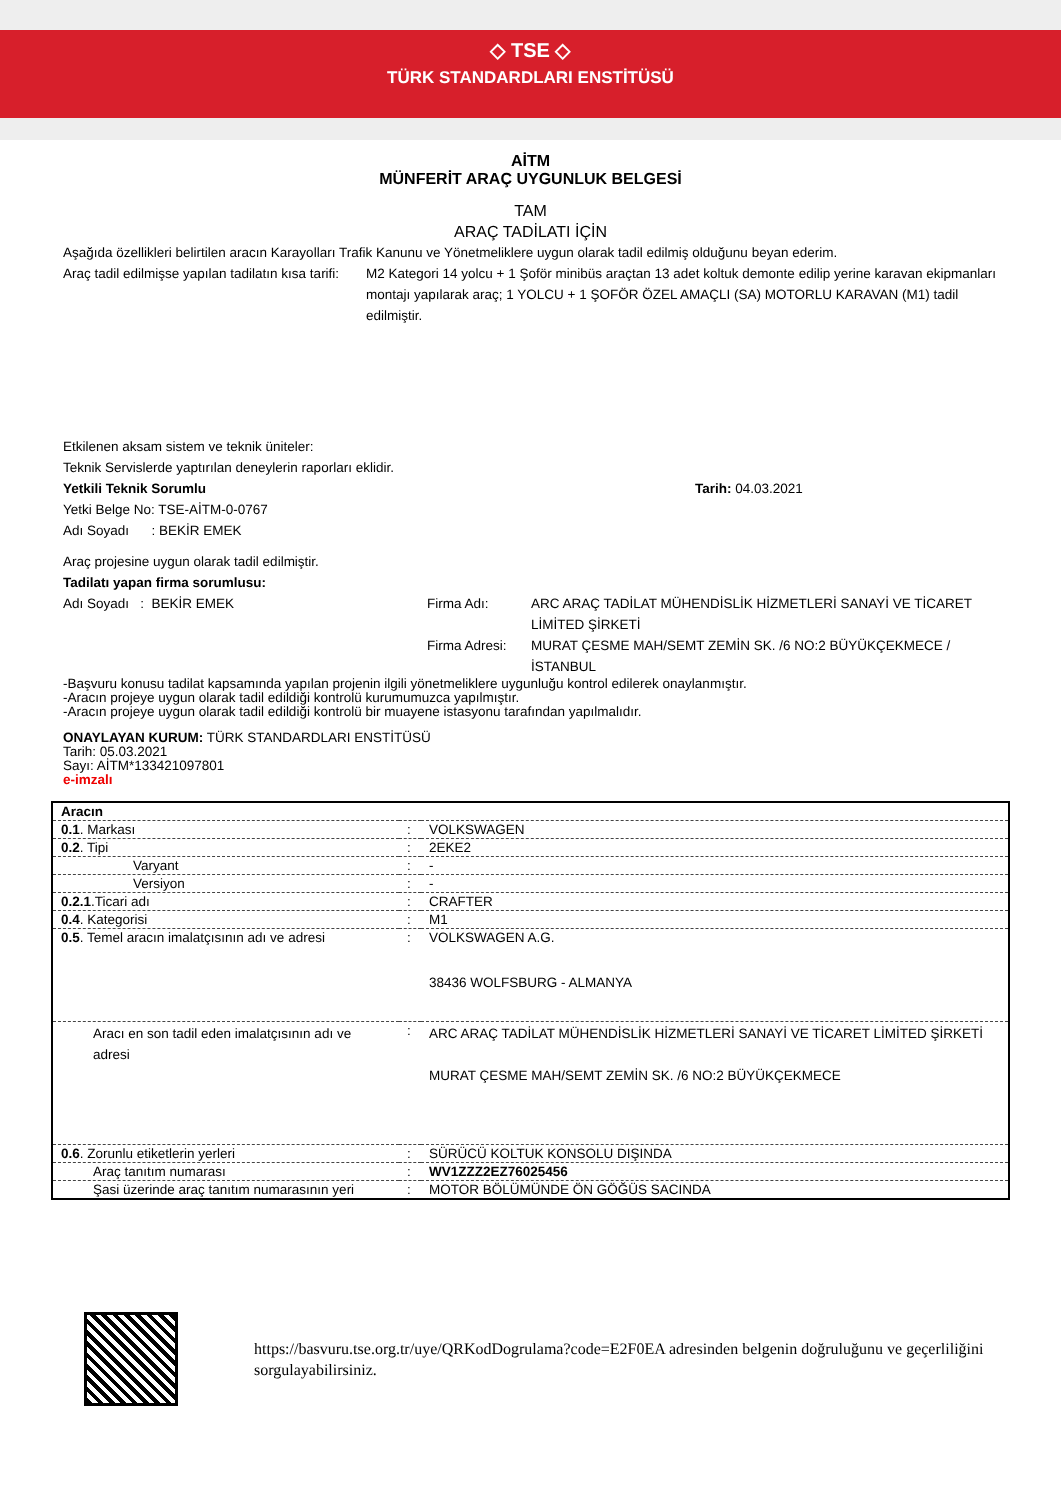◇ TSE ◇
TÜRK STANDARDLARI ENSTİTÜSÜ
AİTM
MÜNFERİT ARAÇ UYGUNLUK BELGESİ
TAM
ARAÇ TADİLATI İÇİN
Aşağıda özellikleri belirtilen aracın Karayolları Trafik Kanunu ve Yönetmeliklere uygun olarak tadil edilmiş olduğunu beyan ederim.
Araç tadil edilmişse yapılan tadilatın kısa tarifi:
M2 Kategori 14 yolcu + 1 Şoför minibüs araçtan 13 adet koltuk demonte edilip yerine karavan ekipmanları montajı yapılarak araç; 1 YOLCU + 1 ŞOFÖR ÖZEL AMAÇLI (SA) MOTORLU KARAVAN (M1) tadil edilmiştir.
Etkilenen aksam sistem ve teknik üniteler:
Teknik Servislerde yaptırılan deneylerin raporları eklidir.
Yetkili Teknik Sorumlu Tarih: 04.03.2021
Yetki Belge No: TSE-AİTM-0-0767
Adı Soyadı : BEKİR EMEK
Araç projesine uygun olarak tadil edilmiştir.
Tadilatı yapan firma sorumlusu:
Adı Soyadı : BEKİR EMEK Firma Adı:
Firma Adresi:
ARC ARAÇ TADİLAT MÜHENDİSLİK HİZMETLERİ SANAYİ VE TİCARET LİMİTED ŞİRKETİ
MURAT ÇESME MAH/SEMT ZEMİN SK. /6 NO:2 BÜYÜKÇEKMECE / İSTANBUL
-Başvuru konusu tadilat kapsamında yapılan projenin ilgili yönetmeliklere uygunluğu kontrol edilerek onaylanmıştır.
-Aracın projeye uygun olarak tadil edildiği kontrolü kurumumuzca yapılmıştır.
-Aracın projeye uygun olarak tadil edildiği kontrolü bir muayene istasyonu tarafından yapılmalıdır.
ONAYLAYAN KURUM: TÜRK STANDARDLARI ENSTİTÜSÜ
Tarih: 05.03.2021
Sayı: AİTM*133421097801
e-imzalı
| Aracın | | |
| 0.1 . Markası | : | VOLKSWAGEN |
| 0.2 . Tipi | : | 2EKE2 |
| Varyant | : | - |
| Versiyon | : | - |
| 0.2.1 .Ticari adı | : | CRAFTER |
| 0.4 . Kategorisi | : | M1 |
| 0.5 . Temel aracın imalatçısının adı ve adresi | : | VOLKSWAGEN A.G. 38436 WOLFSBURG - ALMANYA |
| Aracı en son tadil eden imalatçısının adı ve adresi | : | ARC ARAÇ TADİLAT MÜHENDİSLİK HİZMETLERİ SANAYİ VE TİCARET LİMİTED ŞİRKETİ MURAT ÇESME MAH/SEMT ZEMİN SK. /6 NO:2 BÜYÜKÇEKMECE |
| 0.6 . Zorunlu etiketlerin yerleri | : | SÜRÜCÜ KOLTUK KONSOLU DIŞINDA |
| Araç tanıtım numarası | : | WV1ZZZ2EZ76025456 |
| Şasi üzerinde araç tanıtım numarasının yeri | : | MOTOR BÖLÜMÜNDE ÖN GÖĞÜS SACINDA |
https://basvuru.tse.org.tr/uye/QRKodDogrulama?code=E2F0EA adresinden belgenin doğruluğunu ve geçerliliğini sorgulayabilirsiniz.